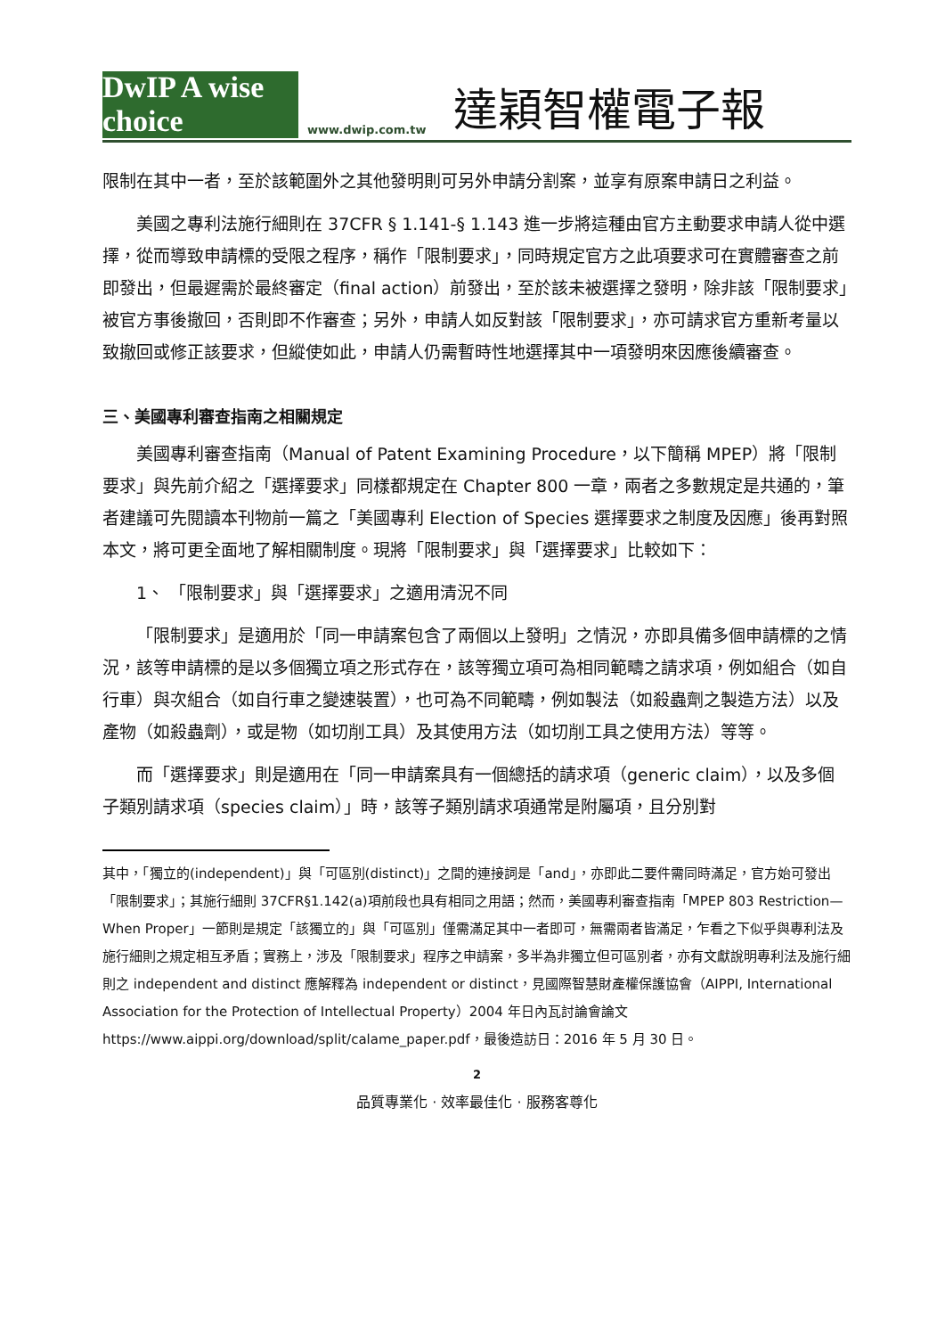DwIP A wise choice
www.dwip.com.tw
達穎智權電子報
限制在其中一者，至於該範圍外之其他發明則可另外申請分割案，並享有原案申請日之利益。
美國之專利法施行細則在 37CFR § 1.141-§ 1.143 進一步將這種由官方主動要求申請人從中選擇，從而導致申請標的受限之程序，稱作「限制要求」，同時規定官方之此項要求可在實體審查之前即發出，但最遲需於最終審定（final action）前發出，至於該未被選擇之發明，除非該「限制要求」被官方事後撤回，否則即不作審查；另外，申請人如反對該「限制要求」，亦可請求官方重新考量以致撤回或修正該要求，但縱使如此，申請人仍需暫時性地選擇其中一項發明來因應後續審查。
三、美國專利審查指南之相關規定
美國專利審查指南（Manual of Patent Examining Procedure，以下簡稱 MPEP）將「限制要求」與先前介紹之「選擇要求」同樣都規定在 Chapter 800 一章，兩者之多數規定是共通的，筆者建議可先閱讀本刊物前一篇之「美國專利 Election of Species 選擇要求之制度及因應」後再對照本文，將可更全面地了解相關制度。現將「限制要求」與「選擇要求」比較如下：
1、 「限制要求」與「選擇要求」之適用清況不同
「限制要求」是適用於「同一申請案包含了兩個以上發明」之情況，亦即具備多個申請標的之情況，該等申請標的是以多個獨立項之形式存在，該等獨立項可為相同範疇之請求項，例如組合（如自行車）與次組合（如自行車之變速裝置），也可為不同範疇，例如製法（如殺蟲劑之製造方法）以及產物（如殺蟲劑），或是物（如切削工具）及其使用方法（如切削工具之使用方法）等等。
而「選擇要求」則是適用在「同一申請案具有一個總括的請求項（generic claim），以及多個子類別請求項（species claim）」時，該等子類別請求項通常是附屬項，且分別對
其中，「獨立的(independent)」與「可區別(distinct)」之間的連接詞是「and」，亦即此二要件需同時滿足，官方始可發出「限制要求」；其施行細則 37CFR§1.142(a)項前段也具有相同之用語；然而，美國專利審查指南「MPEP 803 Restriction—When Proper」一節則是規定「該獨立的」與「可區別」僅需滿足其中一者即可，無需兩者皆滿足，乍看之下似乎與專利法及施行細則之規定相互矛盾；實務上，涉及「限制要求」程序之申請案，多半為非獨立但可區別者，亦有文獻說明專利法及施行細則之 independent and distinct 應解釋為 independent or distinct，見國際智慧財產權保護協會（AIPPI, International Association for the Protection of Intellectual Property）2004 年日內瓦討論會論文
https://www.aippi.org/download/split/calame_paper.pdf，最後造訪日：2016 年 5 月 30 日。
2
品質專業化 · 效率最佳化 · 服務客尊化